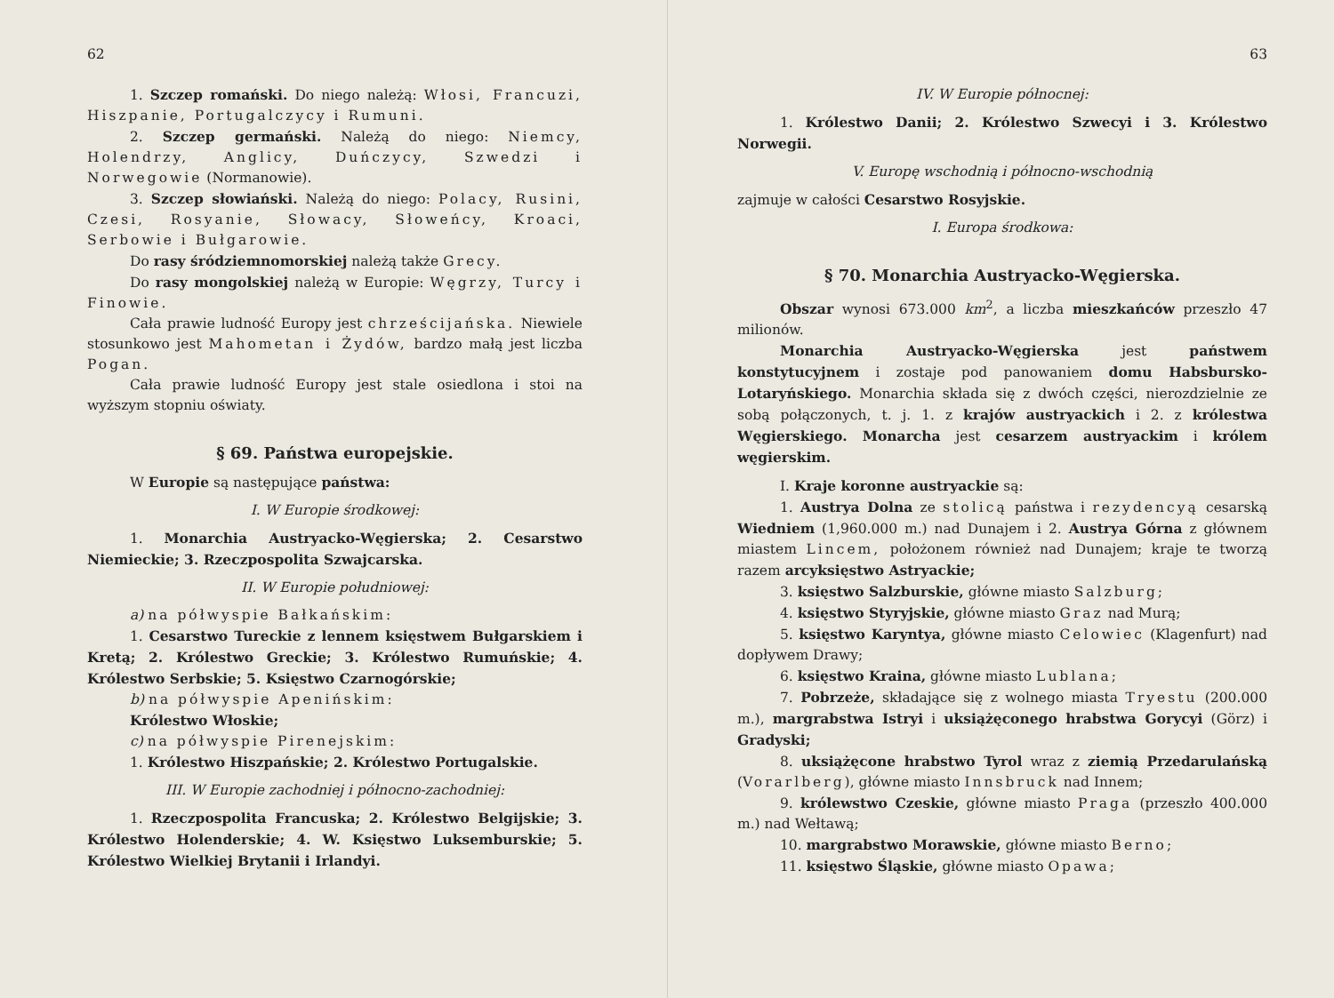62
1. Szczep romański. Do niego należą: Włosi, Francuzi, Hiszpanie, Portugalczycy i Rumuni.
2. Szczep germański. Należą do niego: Niemcy, Holendrzy, Anglicy, Duńczycy, Szwedzi i Norwegowie (Normanowie).
3. Szczep słowiański. Należą do niego: Polacy, Rusini, Czesi, Rosyanie, Słowacy, Słoweńcy, Kroaci, Serbowie i Bułgarowie.
Do rasy śródziemnomorskiej należą także Grecy.
Do rasy mongolskiej należą w Europie: Węgrzy, Turcy i Finowie.
Cała prawie ludność Europy jest chrześcijańska. Niewiele stosunkowo jest Mahometan i Żydów, bardzo małą jest liczba Pogan.
Cała prawie ludność Europy jest stale osiedlona i stoi na wyższym stopniu oświaty.
§ 69. Państwa europejskie.
W Europie są następujące państwa:
I. W Europie środkowej:
1. Monarchia Austryacko-Węgierska; 2. Cesarstwo Niemieckie; 3. Rzeczpospolita Szwajcarska.
II. W Europie południowej:
a) na półwyspie Bałkańskim:
1. Cesarstwo Tureckie z lennem księstwem Bułgarskiem i Kretą; 2. Królestwo Greckie; 3. Królestwo Rumuńskie; 4. Królestwo Serbskie; 5. Księstwo Czarnogórskie;
b) na półwyspie Apenińskim:
Królestwo Włoskie;
c) na półwyspie Pirenejskim:
1. Królestwo Hiszpańskie; 2. Królestwo Portugalskie.
III. W Europie zachodniej i północno-zachodniej:
1. Rzeczpospolita Francuska; 2. Królestwo Belgijskie; 3. Królestwo Holenderskie; 4. W. Księstwo Luksemburskie; 5. Królestwo Wielkiej Brytanii i Irlandyi.
63
IV. W Europie północnej:
1. Królestwo Danii; 2. Królestwo Szwecyi i 3. Królestwo Norwegii.
V. Europę wschodnią i północno-wschodnią
zajmuje w całości Cesarstwo Rosyjskie.
I. Europa środkowa:
§ 70. Monarchia Austryacko-Węgierska.
Obszar wynosi 673.000 km<sup>2</sup>, a liczba mieszkańców przeszło 47 milionów.
Monarchia Austryacko-Węgierska jest państwem konstytucyjnem i zostaje pod panowaniem domu Habsbursko-Lotaryńskiego. Monarchia składa się z dwóch części, nierozdzielnie ze sobą połączonych, t. j. 1. z krajów austryackich i 2. z królestwa Węgierskiego. Monarcha jest cesarzem austryackim i królem węgierskim.
I. Kraje koronne austryackie są:
1. Austrya Dolna ze stolicą państwa i rezydencyą cesarską Wiedniem (1,960.000 m.) nad Dunajem i 2. Austrya Górna z głównem miastem Lincem, położonem również nad Dunajem; kraje te tworzą razem arcyksięstwo Astryackie;
3. księstwo Salzburskie, główne miasto Salzburg;
4. księstwo Styryjskie, główne miasto Graz nad Murą;
5. księstwo Karyntya, główne miasto Celowiec (Klagenfurt) nad dopływem Drawy;
6. księstwo Kraina, główne miasto Lublana;
7. Pobrzeże, składające się z wolnego miasta Tryestu (200.000 m.), margrabstwa Istryi i uksiążęconego hrabstwa Gorycyi (Görz) i Gradyski;
8. uksiążęcone hrabstwo Tyrol wraz z ziemią Przedarulańską (Vorarlberg), główne miasto Innsbruck nad Innem;
9. królewstwo Czeskie, główne miasto Praga (przeszło 400.000 m.) nad Wełtawą;
10. margrabstwo Morawskie, główne miasto Berno;
11. księstwo Śląskie, główne miasto Opawa;